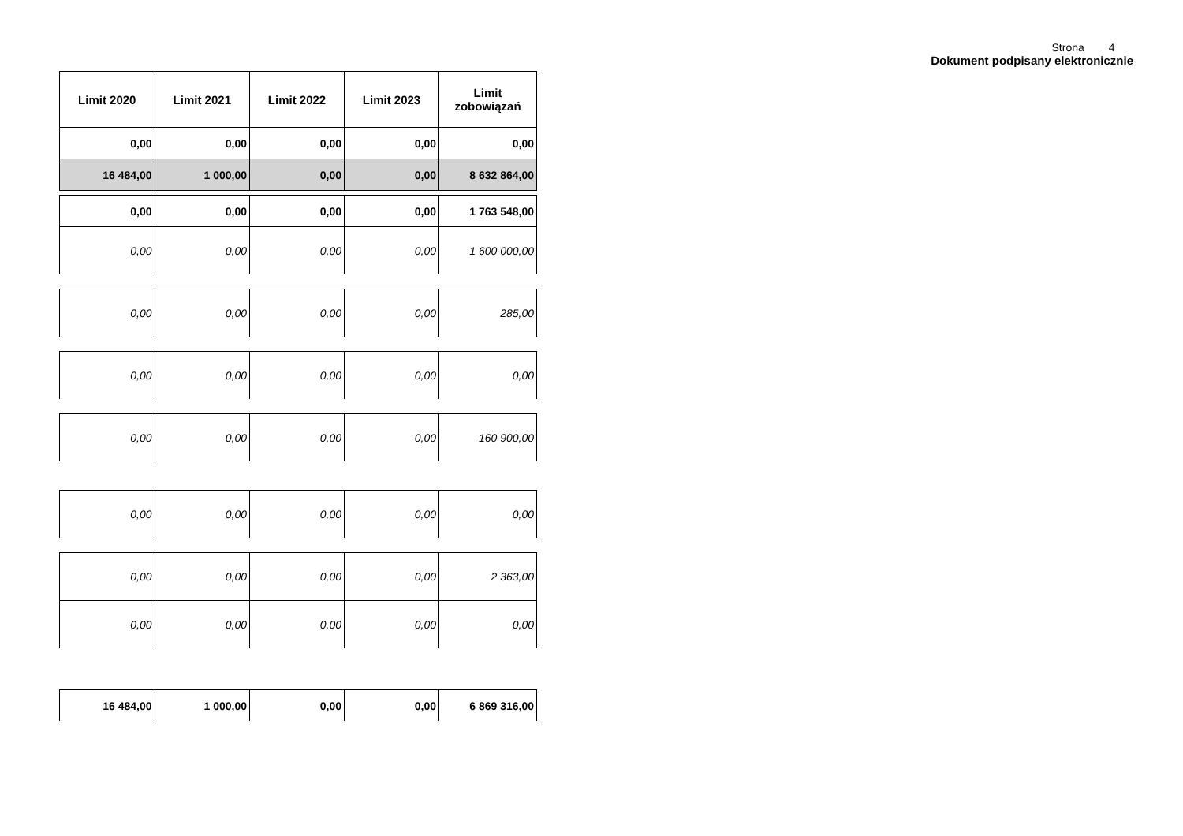Strona 4
Dokument podpisany elektronicznie
| Limit 2020 | Limit 2021 | Limit 2022 | Limit 2023 | Limit zobowiązań |
| --- | --- | --- | --- | --- |
| 0,00 | 0,00 | 0,00 | 0,00 | 0,00 |
| 16 484,00 | 1 000,00 | 0,00 | 0,00 | 8 632 864,00 |
| 0,00 | 0,00 | 0,00 | 0,00 | 1 763 548,00 |
| 0,00 | 0,00 | 0,00 | 0,00 | 1 600 000,00 |
| 0,00 | 0,00 | 0,00 | 0,00 | 285,00 |
| 0,00 | 0,00 | 0,00 | 0,00 | 0,00 |
| 0,00 | 0,00 | 0,00 | 0,00 | 160 900,00 |
| 0,00 | 0,00 | 0,00 | 0,00 | 0,00 |
| 0,00 | 0,00 | 0,00 | 0,00 | 2 363,00 |
| 0,00 | 0,00 | 0,00 | 0,00 | 0,00 |
| 16 484,00 | 1 000,00 | 0,00 | 0,00 | 6 869 316,00 |